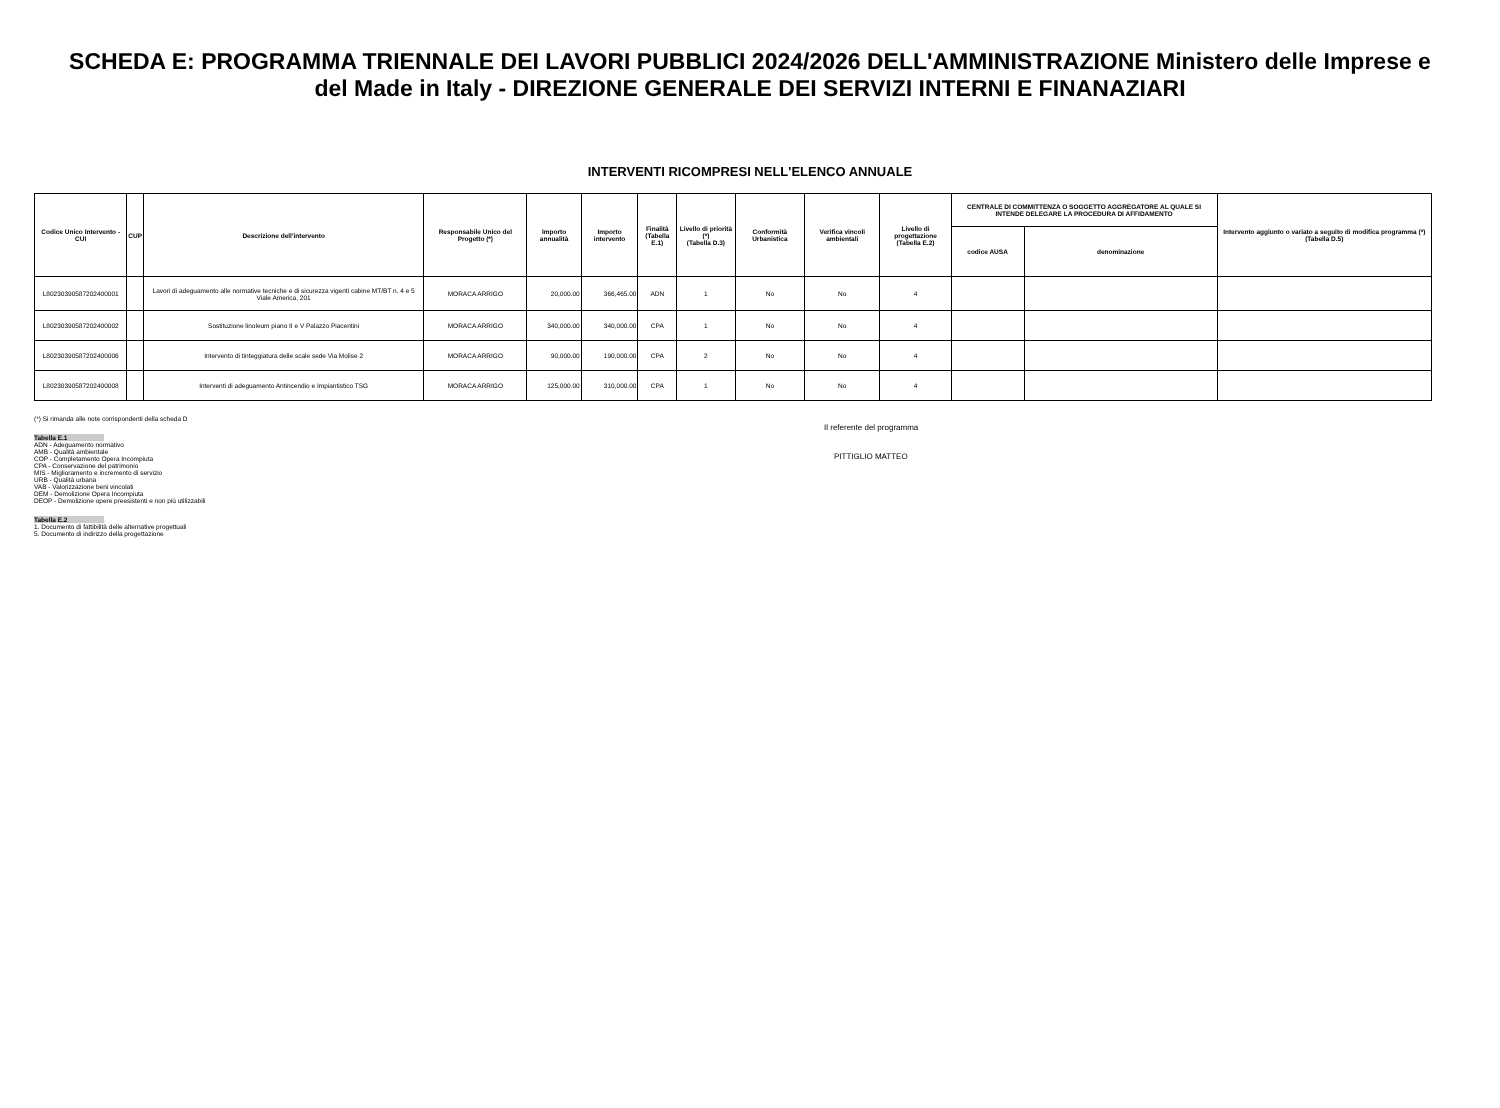SCHEDA E: PROGRAMMA TRIENNALE DEI LAVORI PUBBLICI 2024/2026 DELL'AMMINISTRAZIONE Ministero delle Imprese e del Made in Italy - DIREZIONE GENERALE DEI SERVIZI INTERNI E FINANAZIARI
INTERVENTI RICOMPRESI NELL'ELENCO ANNUALE
| Codice Unico Intervento - CUI | CUP | Descrizione dell'intervento | Responsabile Unico del Progetto (*) | Importo annualità | Importo intervento | Finalità (Tabella E.1) | Livello di priorità (*) (Tabella D.3) | Conformità Urbanistica | Verifica vincoli ambientali | Livello di progettazione (Tabella E.2) | CENTRALE DI COMMITTENZA O SOGGETTO AGGREGATORE AL QUALE SI INTENDE DELEGARE LA PROCEDURA DI AFFIDAMENTO | | Intervento aggiunto o variato a seguito di modifica programma (*) (Tabella D.5) |
| --- | --- | --- | --- | --- | --- | --- | --- | --- | --- | --- | --- | --- | --- |
| | | | | | | | | | | | codice AUSA | denominazione | |
| L80230390587202400001 | | Lavori di adeguamento alle normative tecniche e di sicurezza vigenti cabine MT/BT n. 4 e 5 Viale America, 201 | MORACA ARRIGO | 20,000.00 | 366,465.00 | ADN | 1 | No | No | 4 | | | |
| L80230390587202400002 | | Sostituzione linoleum piano II e V Palazzo Piacentini | MORACA ARRIGO | 340,000.00 | 340,000.00 | CPA | 1 | No | No | 4 | | | |
| L80230390587202400006 | | Intervento di tinteggiatura delle scale sede Via Molise 2 | MORACA ARRIGO | 90,000.00 | 190,000.00 | CPA | 2 | No | No | 4 | | | |
| L80230390587202400008 | | Interventi di adeguamento Antincendio e Impiantistico TSG | MORACA ARRIGO | 125,000.00 | 310,000.00 | CPA | 1 | No | No | 4 | | | |
(*) Si rimanda alle note corrispondenti della scheda D
Tabella E.1
ADN - Adeguamento normativo
AMB - Qualità ambientale
COP - Completamento Opera Incompiuta
CPA - Conservazione del patrimonio
MIS - Miglioramento e incremento di servizio
URB - Qualità urbana
VAB - Valorizzazione beni vincolati
DEM - Demolizione Opera Incompiuta
DEOP - Demolizione opere preesistenti e non più utilizzabili
Tabella E.2
1. Documento di fattibilità delle alternative progettuali
5. Documento di indirizzo della progettazione
Il referente del programma
PITTIGLIO MATTEO